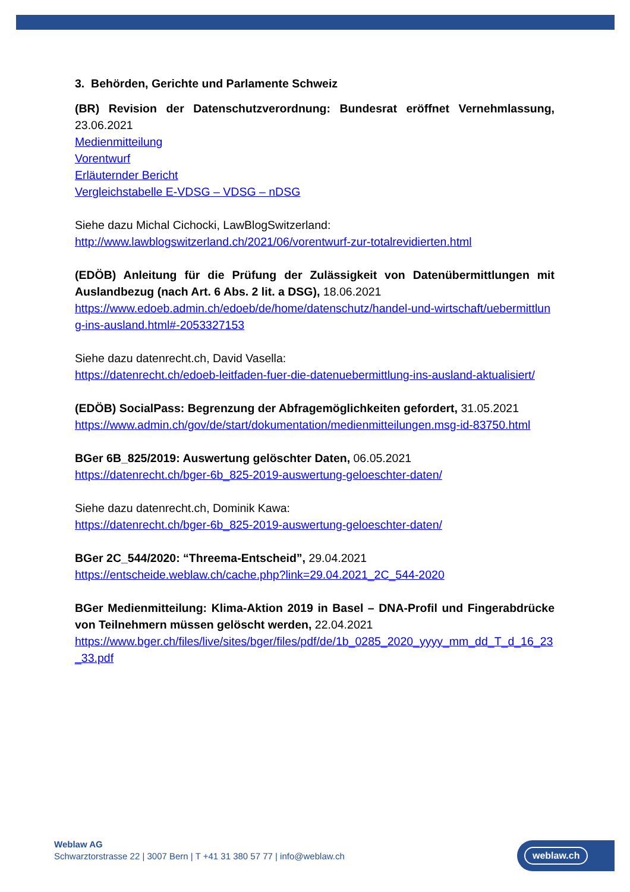3. Behörden, Gerichte und Parlamente Schweiz
(BR) Revision der Datenschutzverordnung: Bundesrat eröffnet Vernehmlas­sung, 23.06.2021
Medienmitteilung
Vorentwurf
Erläuternder Bericht
Vergleichstabelle E-VDSG – VDSG – nDSG
Siehe dazu Michal Cichocki, LawBlogSwitzerland:
http://www.lawblogswitzerland.ch/2021/06/vorentwurf-zur-totalrevidierten.html
(EDÖB) Anleitung für die Prüfung der Zulässigkeit von Datenübermittlungen mit Auslandbezug (nach Art. 6 Abs. 2 lit. a DSG), 18.06.2021
https://www.edoeb.admin.ch/edoeb/de/home/datenschutz/handel-und-wirtschaft/uebermittlung-ins-ausland.html#-2053327153
Siehe dazu datenrecht.ch, David Vasella:
https://datenrecht.ch/edoeb-leitfaden-fuer-die-datenuebermittlung-ins-ausland-aktualisiert/
(EDÖB) SocialPass: Begrenzung der Abfragemöglichkeiten gefordert, 31.05.2021
https://www.admin.ch/gov/de/start/dokumentation/medienmitteilungen.msg-id-83750.html
BGer 6B_825/2019: Auswertung gelöschter Daten, 06.05.2021
https://datenrecht.ch/bger-6b_825-2019-auswertung-geloeschter-daten/
Siehe dazu datenrecht.ch, Dominik Kawa:
https://datenrecht.ch/bger-6b_825-2019-auswertung-geloeschter-daten/
BGer 2C_544/2020: “Threema-Entscheid”, 29.04.2021
https://entscheide.weblaw.ch/cache.php?link=29.04.2021_2C_544-2020
BGer Medienmitteilung: Klima-Aktion 2019 in Basel – DNA-Profil und Fingerab­drücke von Teilnehmern müssen gelöscht werden, 22.04.2021
https://www.bger.ch/files/live/sites/bger/files/pdf/de/1b_0285_2020_yyyy_mm_dd_T_d_16_23_33.pdf
Weblaw AG
Schwarztorstrasse 22 | 3007 Bern | T +41 31 380 57 77 | info@weblaw.ch
weblaw.ch